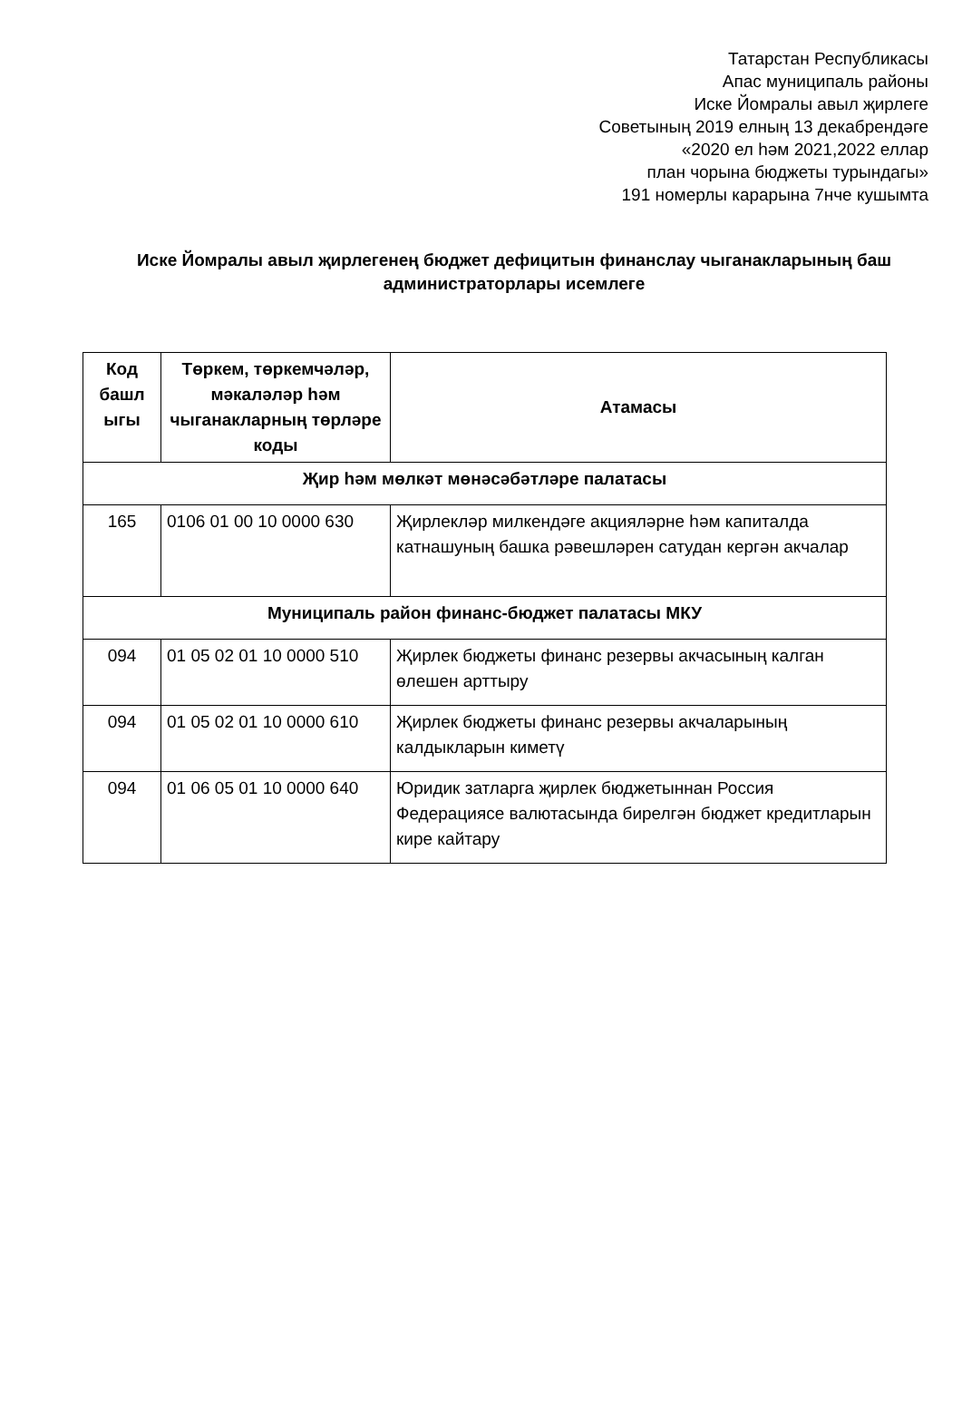Татарстан Республикасы
Апас муниципаль районы
Иске Йомралы авыл җирлеге
Советының 2019 елның 13 декабрендәге
«2020 ел һәм 2021,2022 еллар
план чорына бюджеты турындагы»
191 номерлы карарына 7нче кушымта
Иске Йомралы авыл җирлегенең бюджет дефицитын финанслау чыганакларының баш администраторлары исемлеге
| Код башл ыгы | Төркем, төркемчәләр, мәкаләләр һәм чыганакларның төрләре коды | Атамасы |
| --- | --- | --- |
| Җир һәм мөлкәт мөнәсәбәтләре палатасы | | |
| 165 | 0106 01 00 10 0000 630 | Җирлекләр милкендәге акцияләрне һәм капиталда катнашуның башка рәвешләрен сатудан кергән акчалар |
| Муниципаль район финанс-бюджет палатасы МКУ | | |
| 094 | 01 05 02 01 10 0000 510 | Җирлек бюджеты финанс резервы акчасының калган өлешен арттыру |
| 094 | 01 05 02 01 10 0000 610 | Җирлек бюджеты финанс резервы акчаларының калдыкларын киметү |
| 094 | 01 06 05 01 10 0000 640 | Юридик затларга җирлек бюджетыннан Россия Федерациясе валютасында бирелгән бюджет кредитларын кире кайтару |